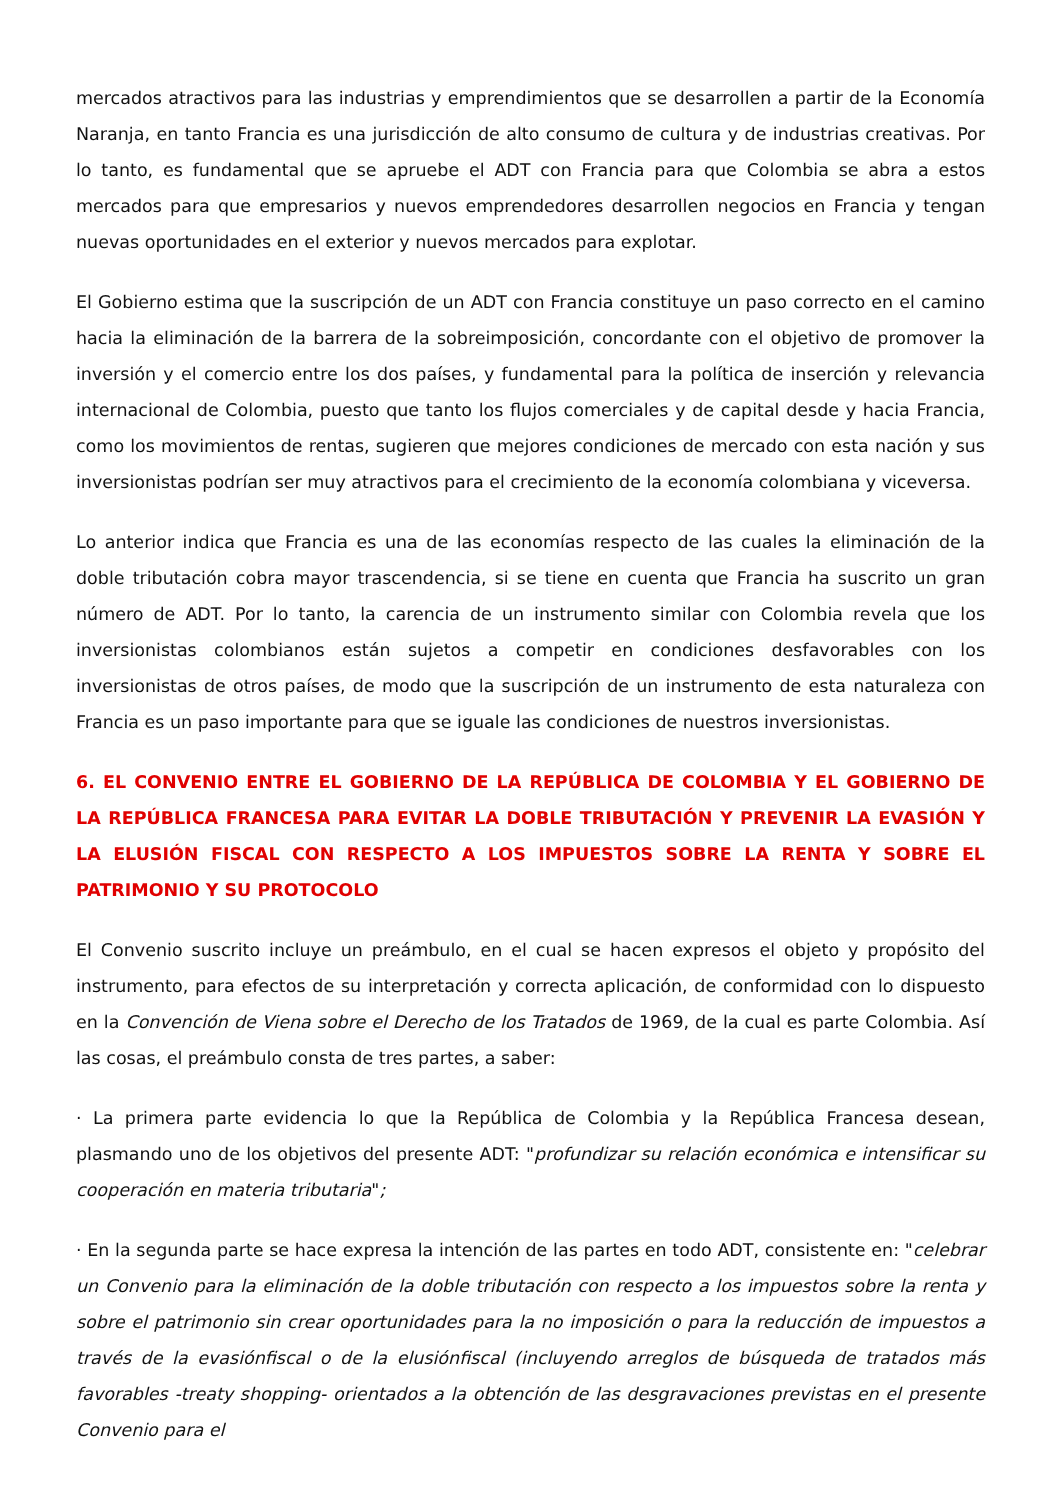mercados atractivos para las industrias y emprendimientos que se desarrollen a partir de la Economía Naranja, en tanto Francia es una jurisdicción de alto consumo de cultura y de industrias creativas. Por lo tanto, es fundamental que se apruebe el ADT con Francia para que Colombia se abra a estos mercados para que empresarios y nuevos emprendedores desarrollen negocios en Francia y tengan nuevas oportunidades en el exterior y nuevos mercados para explotar.
El Gobierno estima que la suscripción de un ADT con Francia constituye un paso correcto en el camino hacia la eliminación de la barrera de la sobreimposición, concordante con el objetivo de promover la inversión y el comercio entre los dos países, y fundamental para la política de inserción y relevancia internacional de Colombia, puesto que tanto los flujos comerciales y de capital desde y hacia Francia, como los movimientos de rentas, sugieren que mejores condiciones de mercado con esta nación y sus inversionistas podrían ser muy atractivos para el crecimiento de la economía colombiana y viceversa.
Lo anterior indica que Francia es una de las economías respecto de las cuales la eliminación de la doble tributación cobra mayor trascendencia, si se tiene en cuenta que Francia ha suscrito un gran número de ADT. Por lo tanto, la carencia de un instrumento similar con Colombia revela que los inversionistas colombianos están sujetos a competir en condiciones desfavorables con los inversionistas de otros países, de modo que la suscripción de un instrumento de esta naturaleza con Francia es un paso importante para que se iguale las condiciones de nuestros inversionistas.
6. EL CONVENIO ENTRE EL GOBIERNO DE LA REPÚBLICA DE COLOMBIA Y EL GOBIERNO DE LA REPÚBLICA FRANCESA PARA EVITAR LA DOBLE TRIBUTACIÓN Y PREVENIR LA EVASIÓN Y LA ELUSIÓN FISCAL CON RESPECTO A LOS IMPUESTOS SOBRE LA RENTA Y SOBRE EL PATRIMONIO Y SU PROTOCOLO
El Convenio suscrito incluye un preámbulo, en el cual se hacen expresos el objeto y propósito del instrumento, para efectos de su interpretación y correcta aplicación, de conformidad con lo dispuesto en la Convención de Viena sobre el Derecho de los Tratados de 1969, de la cual es parte Colombia. Así las cosas, el preámbulo consta de tres partes, a saber:
· La primera parte evidencia lo que la República de Colombia y la República Francesa desean, plasmando uno de los objetivos del presente ADT: "profundizar su relación económica e intensificar su cooperación en materia tributaria";
· En la segunda parte se hace expresa la intención de las partes en todo ADT, consistente en: "celebrar un Convenio para la eliminación de la doble tributación con respecto a los impuestos sobre la renta y sobre el patrimonio sin crear oportunidades para la no imposición o para la reducción de impuestos a través de la evasiónfiscal o de la elusiónfiscal (incluyendo arreglos de búsqueda de tratados más favorables -treaty shopping- orientados a la obtención de las desgravaciones previstas en el presente Convenio para el